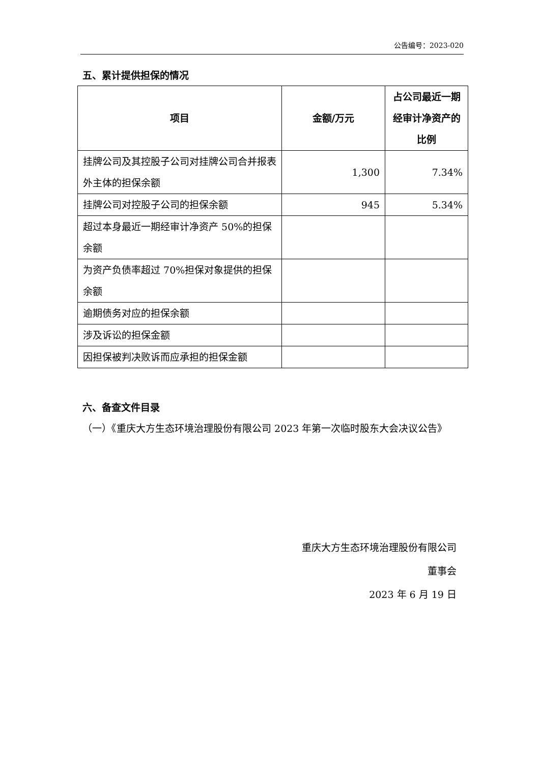公告编号：2023-020
五、累计提供担保的情况
| 项目 | 金额/万元 | 占公司最近一期经审计净资产的比例 |
| --- | --- | --- |
| 挂牌公司及其控股子公司对挂牌公司合并报表外主体的担保余额 | 1,300 | 7.34% |
| 挂牌公司对控股子公司的担保余额 | 945 | 5.34% |
| 超过本身最近一期经审计净资产 50%的担保余额 | | |
| 为资产负债率超过 70%担保对象提供的担保余额 | | |
| 逾期债务对应的担保余额 | | |
| 涉及诉讼的担保金额 | | |
| 因担保被判决败诉而应承担的担保金额 | | |
六、备查文件目录
（一）《重庆大方生态环境治理股份有限公司 2023 年第一次临时股东大会决议公告》
重庆大方生态环境治理股份有限公司
董事会
2023 年 6 月 19 日